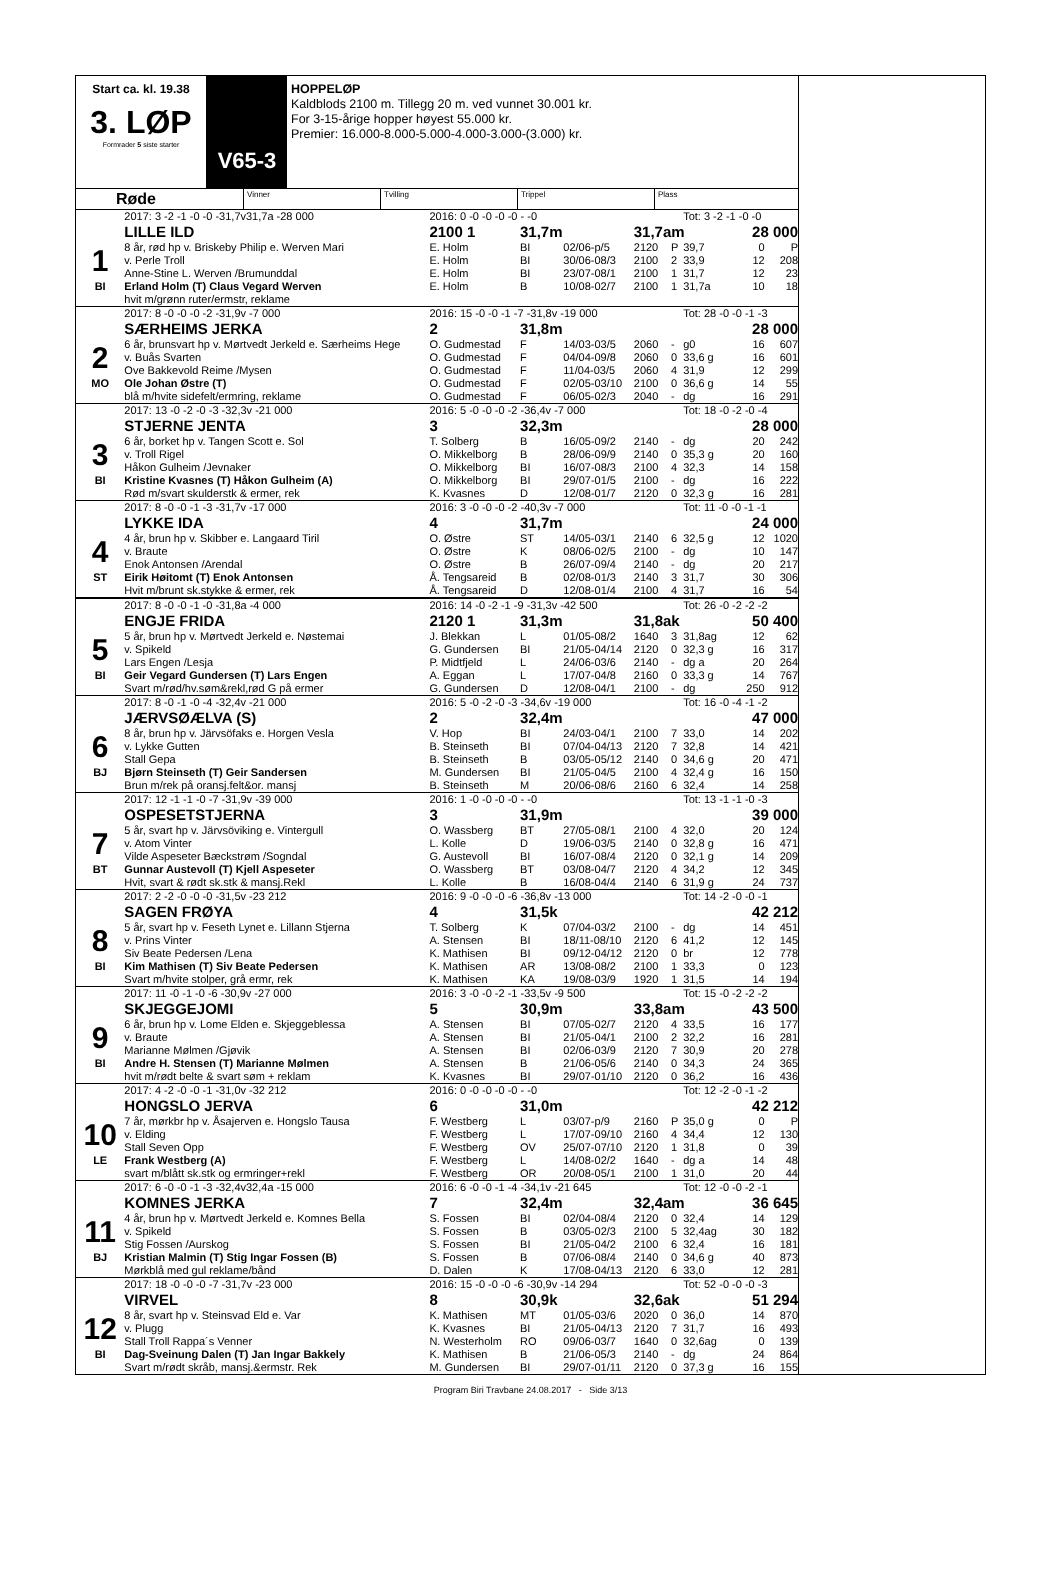Start ca. kl. 19.38
3. LØP
Formrader 5 siste starter
V65-3
HOPPELØP
Kaldblods 2100 m. Tillegg 20 m. ved vunnet 30.001 kr.
For 3-15-årige hopper høyest 55.000 kr.
Premier: 16.000-8.000-5.000-4.000-3.000-(3.000) kr.
Røde
Vinner Tvilling Trippel Plass
| | 2017: 3 -2 -1 -0 -0 -31,7v31,7a -28 000 | 2016: 0 -0 -0 -0 -0 - -0 | | | | | Tot: 3 -2 -1 -0 -0 | | |
| | LILLE ILD | 2100 1 | 31,7m | | 31,7am | | | 28 000 | |
| 1 | 8 år, rød hp v. Briskeby Philip e. Werven Mari | E. Holm | BI | 02/06-p/5 | 2120 | P | 39,7 | 0 | P |
| | v. Perle Troll | E. Holm | BI | 30/06-08/3 | 2100 | 2 | 33,9 | 12 | 208 |
| | Anne-Stine L. Werven /Brumunddal | E. Holm | BI | 23/07-08/1 | 2100 | 1 | 31,7 | 12 | 23 |
| BI | Erland Holm (T) Claus Vegard Werven | E. Holm | B | 10/08-02/7 | 2100 | 1 | 31,7a | 10 | 18 |
| | hvit m/grønn ruter/ermstr, reklame | | | | | | | | |
| | 2017: 8 -0 -0 -0 -2 -31,9v -7 000 | 2016: 15 -0 -0 -1 -7 -31,8v -19 000 | | | | | Tot: 28 -0 -0 -1 -3 | | |
| | SÆRHEIMS JERKA | 2 | 31,8m | | | | | 28 000 | |
| 2 | 6 år, brunsvart hp v. Mørtvedt Jerkeld e. Særheims Hege | O. Gudmestad | F | 14/03-03/5 | 2060 | - | g0 | 16 | 607 |
| | v. Buås Svarten | O. Gudmestad | F | 04/04-09/8 | 2060 | 0 | 33,6 g | 16 | 601 |
| | Ove Bakkevold Reime /Mysen | O. Gudmestad | F | 11/04-03/5 | 2060 | 4 | 31,9 | 12 | 299 |
| MO | Ole Johan Østre (T) | O. Gudmestad | F | 02/05-03/10 | 2100 | 0 | 36,6 g | 14 | 55 |
| | blå m/hvite sidefelt/ermring, reklame | O. Gudmestad | F | 06/05-02/3 | 2040 | - | dg | 16 | 291 |
| | 2017: 13 -0 -2 -0 -3 -32,3v -21 000 | 2016: 5 -0 -0 -0 -2 -36,4v -7 000 | | | | | Tot: 18 -0 -2 -0 -4 | | |
| | STJERNE JENTA | 3 | 32,3m | | | | | 28 000 | |
| 3 | 6 år, borket hp v. Tangen Scott e. Sol | T. Solberg | B | 16/05-09/2 | 2140 | - | dg | 20 | 242 |
| | v. Troll Rigel | O. Mikkelborg | B | 28/06-09/9 | 2140 | 0 | 35,3 g | 20 | 160 |
| | Håkon Gulheim /Jevnaker | O. Mikkelborg | BI | 16/07-08/3 | 2100 | 4 | 32,3 | 14 | 158 |
| BI | Kristine Kvasnes (T) Håkon Gulheim (A) | O. Mikkelborg | BI | 29/07-01/5 | 2100 | - | dg | 16 | 222 |
| | Rød m/svart skulderstk & ermer, rek | K. Kvasnes | D | 12/08-01/7 | 2120 | 0 | 32,3 g | 16 | 281 |
| | 2017: 8 -0 -0 -1 -3 -31,7v -17 000 | 2016: 3 -0 -0 -0 -2 -40,3v -7 000 | | | | | Tot: 11 -0 -0 -1 -1 | | |
| | LYKKE IDA | 4 | 31,7m | | | | | 24 000 | |
| 4 | 4 år, brun hp v. Skibber e. Langaard Tiril | O. Østre | ST | 14/05-03/1 | 2140 | 6 | 32,5 g | 12 | 1020 |
| | v. Braute | O. Østre | K | 08/06-02/5 | 2100 | - | dg | 10 | 147 |
| | Enok Antonsen /Arendal | O. Østre | B | 26/07-09/4 | 2140 | - | dg | 20 | 217 |
| ST | Eirik Høitomt (T) Enok Antonsen | Å. Tengsareid | B | 02/08-01/3 | 2140 | 3 | 31,7 | 30 | 306 |
| | Hvit m/brunt sk.stykke & ermer, rek | Å. Tengsareid | D | 12/08-01/4 | 2100 | 4 | 31,7 | 16 | 54 |
| | 2017: 8 -0 -0 -1 -0 -31,8a -4 000 | 2016: 14 -0 -2 -1 -9 -31,3v -42 500 | | | | | Tot: 26 -0 -2 -2 -2 | | |
| | ENGJE FRIDA | 2120 1 | 31,3m | | 31,8ak | | | 50 400 | |
| 5 | 5 år, brun hp v. Mørtvedt Jerkeld e. Nøstemai | J. Blekkan | L | 01/05-08/2 | 1640 | 3 | 31,8ag | 12 | 62 |
| | v. Spikeld | G. Gundersen | BI | 21/05-04/14 | 2120 | 0 | 32,3 g | 16 | 317 |
| | Lars Engen /Lesja | P. Midtfjeld | L | 24/06-03/6 | 2140 | - | dg a | 20 | 264 |
| BI | Geir Vegard Gundersen (T) Lars Engen | A. Eggan | L | 17/07-04/8 | 2160 | 0 | 33,3 g | 14 | 767 |
| | Svart m/rød/hv.søm&rekl,rød G på ermer | G. Gundersen | D | 12/08-04/1 | 2100 | - | dg | 250 | 912 |
| | 2017: 8 -0 -1 -0 -4 -32,4v -21 000 | 2016: 5 -0 -2 -0 -3 -34,6v -19 000 | | | | | Tot: 16 -0 -4 -1 -2 | | |
| | JÆRVSØÆLVA (S) | 2 | 32,4m | | | | | 47 000 | |
| 6 | 8 år, brun hp v. Järvsöfaks e. Horgen Vesla | V. Hop | BI | 24/03-04/1 | 2100 | 7 | 33,0 | 14 | 202 |
| | v. Lykke Gutten | B. Steinseth | BI | 07/04-04/13 | 2120 | 7 | 32,8 | 14 | 421 |
| | Stall Gepa | B. Steinseth | B | 03/05-05/12 | 2140 | 0 | 34,6 g | 20 | 471 |
| BJ | Bjørn Steinseth (T) Geir Sandersen | M. Gundersen | BI | 21/05-04/5 | 2100 | 4 | 32,4 g | 16 | 150 |
| | Brun m/rek på oransj.felt&or. mansj | B. Steinseth | M | 20/06-08/6 | 2160 | 6 | 32,4 | 14 | 258 |
| | 2017: 12 -1 -1 -0 -7 -31,9v -39 000 | 2016: 1 -0 -0 -0 -0 - -0 | | | | | Tot: 13 -1 -1 -0 -3 | | |
| | OSPESETSTJERNA | 3 | 31,9m | | | | | 39 000 | |
| 7 | 5 år, svart hp v. Järvsöviking e. Vintergull | O. Wassberg | BT | 27/05-08/1 | 2100 | 4 | 32,0 | 20 | 124 |
| | v. Atom Vinter | L. Kolle | D | 19/06-03/5 | 2140 | 0 | 32,8 g | 16 | 471 |
| | Vilde Aspeseter Bæckstrøm /Sogndal | G. Austevoll | BI | 16/07-08/4 | 2120 | 0 | 32,1 g | 14 | 209 |
| BT | Gunnar Austevoll (T) Kjell Aspeseter | O. Wassberg | BT | 03/08-04/7 | 2120 | 4 | 34,2 | 12 | 345 |
| | Hvit, svart & rødt sk.stk & mansj.Rekl | L. Kolle | B | 16/08-04/4 | 2140 | 6 | 31,9 g | 24 | 737 |
| | 2017: 2 -2 -0 -0 -0 -31,5v -23 212 | 2016: 9 -0 -0 -0 -6 -36,8v -13 000 | | | | | Tot: 14 -2 -0 -0 -1 | | |
| | SAGEN FRØYA | 4 | 31,5k | | | | | 42 212 | |
| 8 | 5 år, svart hp v. Feseth Lynet e. Lillann Stjerna | T. Solberg | K | 07/04-03/2 | 2100 | - | dg | 14 | 451 |
| | v. Prins Vinter | A. Stensen | BI | 18/11-08/10 | 2120 | 6 | 41,2 | 12 | 145 |
| | Siv Beate Pedersen /Lena | K. Mathisen | BI | 09/12-04/12 | 2120 | 0 | br | 12 | 778 |
| BI | Kim Mathisen (T) Siv Beate Pedersen | K. Mathisen | AR | 13/08-08/2 | 2100 | 1 | 33,3 | 0 | 123 |
| | Svart m/hvite stolper, grå ermr, rek | K. Mathisen | KA | 19/08-03/9 | 1920 | 1 | 31,5 | 14 | 194 |
| | 2017: 11 -0 -1 -0 -6 -30,9v -27 000 | 2016: 3 -0 -0 -2 -1 -33,5v -9 500 | | | | | Tot: 15 -0 -2 -2 -2 | | |
| | SKJEGGEJOMI | 5 | 30,9m | | 33,8am | | | 43 500 | |
| 9 | 6 år, brun hp v. Lome Elden e. Skjeggeblessa | A. Stensen | BI | 07/05-02/7 | 2120 | 4 | 33,5 | 16 | 177 |
| | v. Braute | A. Stensen | BI | 21/05-04/1 | 2100 | 2 | 32,2 | 16 | 281 |
| | Marianne Mølmen /Gjøvik | A. Stensen | BI | 02/06-03/9 | 2120 | 7 | 30,9 | 20 | 278 |
| BI | Andre H. Stensen (T) Marianne Mølmen | A. Stensen | B | 21/06-05/6 | 2140 | 0 | 34,3 | 24 | 365 |
| | hvit m/rødt belte & svart søm + reklam | K. Kvasnes | BI | 29/07-01/10 | 2120 | 0 | 36,2 | 16 | 436 |
| | 2017: 4 -2 -0 -0 -1 -31,0v -32 212 | 2016: 0 -0 -0 -0 -0 - -0 | | | | | Tot: 12 -2 -0 -1 -2 | | |
| | HONGSLO JERVA | 6 | 31,0m | | | | | 42 212 | |
| 10 | 7 år, mørkbr hp v. Åsajerven e. Hongslo Tausa | F. Westberg | L | 03/07-p/9 | 2160 | P | 35,0 g | 0 | P |
| | v. Elding | F. Westberg | L | 17/07-09/10 | 2160 | 4 | 34,4 | 12 | 130 |
| | Stall Seven Opp | F. Westberg | OV | 25/07-07/10 | 2120 | 1 | 31,8 | 0 | 39 |
| LE | Frank Westberg (A) | F. Westberg | L | 14/08-02/2 | 1640 | - | dg a | 14 | 48 |
| | svart m/blått sk.stk og ermringer+rekl | F. Westberg | OR | 20/08-05/1 | 2100 | 1 | 31,0 | 20 | 44 |
| | 2017: 6 -0 -0 -1 -3 -32,4v32,4a -15 000 | 2016: 6 -0 -0 -1 -4 -34,1v -21 645 | | | | | Tot: 12 -0 -0 -2 -1 | | |
| | KOMNES JERKA | 7 | 32,4m | | 32,4am | | | 36 645 | |
| 11 | 4 år, brun hp v. Mørtvedt Jerkeld e. Komnes Bella | S. Fossen | BI | 02/04-08/4 | 2120 | 0 | 32,4 | 14 | 129 |
| | v. Spikeld | S. Fossen | B | 03/05-02/3 | 2100 | 5 | 32,4ag | 30 | 182 |
| | Stig Fossen /Aurskog | S. Fossen | BI | 21/05-04/2 | 2100 | 6 | 32,4 | 16 | 181 |
| BJ | Kristian Malmin (T) Stig Ingar Fossen (B) | S. Fossen | B | 07/06-08/4 | 2140 | 0 | 34,6 g | 40 | 873 |
| | Mørkblå med gul reklame/bånd | D. Dalen | K | 17/08-04/13 | 2120 | 6 | 33,0 | 12 | 281 |
| | 2017: 18 -0 -0 -0 -7 -31,7v -23 000 | 2016: 15 -0 -0 -0 -6 -30,9v -14 294 | | | | | Tot: 52 -0 -0 -0 -3 | | |
| | VIRVEL | 8 | 30,9k | | 32,6ak | | | 51 294 | |
| 12 | 8 år, svart hp v. Steinsvad Eld e. Var | K. Mathisen | MT | 01/05-03/6 | 2020 | 0 | 36,0 | 14 | 870 |
| | v. Plugg | K. Kvasnes | BI | 21/05-04/13 | 2120 | 7 | 31,7 | 16 | 493 |
| | Stall Troll Rappa´s Venner | N. Westerholm | RO | 09/06-03/7 | 1640 | 0 | 32,6ag | 0 | 139 |
| BI | Dag-Sveinung Dalen (T) Jan Ingar Bakkely | K. Mathisen | B | 21/06-05/3 | 2140 | - | dg | 24 | 864 |
| | Svart m/rødt skråb, mansj.&ermstr. Rek | M. Gundersen | BI | 29/07-01/11 | 2120 | 0 | 37,3 g | 16 | 155 |
Program Biri Travbane 24.08.2017 - Side 3/13